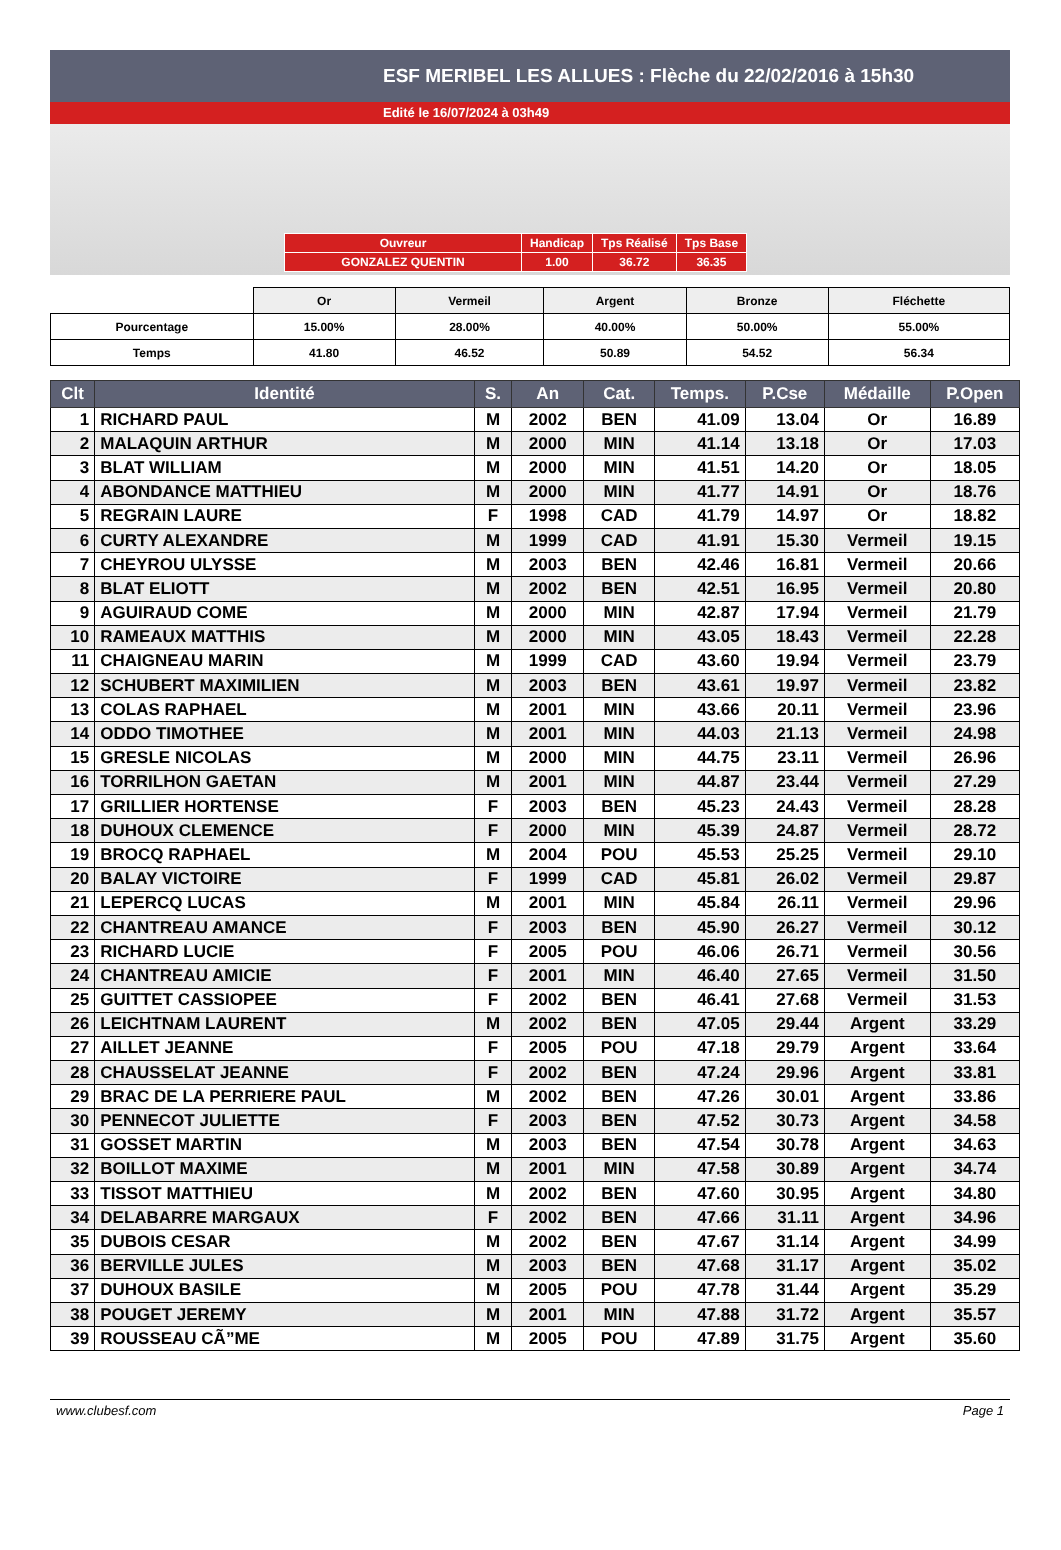ESF MERIBEL LES ALLUES : Flèche du 22/02/2016 à 15h30
Edité le 16/07/2024 à 03h49
| Ouvreur | Handicap | Tps Réalisé | Tps Base |
| GONZALEZ QUENTIN | 1.00 | 36.72 | 36.35 |
| | Or | Vermeil | Argent | Bronze | Fléchette |
| Pourcentage | 15.00% | 28.00% | 40.00% | 50.00% | 55.00% |
| Temps | 41.80 | 46.52 | 50.89 | 54.52 | 56.34 |
| Clt | Identité | S. | An | Cat. | Temps. | P.Cse | Médaille | P.Open |
| --- | --- | --- | --- | --- | --- | --- | --- | --- |
| 1 | RICHARD PAUL | M | 2002 | BEN | 41.09 | 13.04 | Or | 16.89 |
| 2 | MALAQUIN ARTHUR | M | 2000 | MIN | 41.14 | 13.18 | Or | 17.03 |
| 3 | BLAT WILLIAM | M | 2000 | MIN | 41.51 | 14.20 | Or | 18.05 |
| 4 | ABONDANCE MATTHIEU | M | 2000 | MIN | 41.77 | 14.91 | Or | 18.76 |
| 5 | REGRAIN LAURE | F | 1998 | CAD | 41.79 | 14.97 | Or | 18.82 |
| 6 | CURTY ALEXANDRE | M | 1999 | CAD | 41.91 | 15.30 | Vermeil | 19.15 |
| 7 | CHEYROU ULYSSE | M | 2003 | BEN | 42.46 | 16.81 | Vermeil | 20.66 |
| 8 | BLAT ELIOTT | M | 2002 | BEN | 42.51 | 16.95 | Vermeil | 20.80 |
| 9 | AGUIRAUD COME | M | 2000 | MIN | 42.87 | 17.94 | Vermeil | 21.79 |
| 10 | RAMEAUX MATTHIS | M | 2000 | MIN | 43.05 | 18.43 | Vermeil | 22.28 |
| 11 | CHAIGNEAU MARIN | M | 1999 | CAD | 43.60 | 19.94 | Vermeil | 23.79 |
| 12 | SCHUBERT MAXIMILIEN | M | 2003 | BEN | 43.61 | 19.97 | Vermeil | 23.82 |
| 13 | COLAS RAPHAEL | M | 2001 | MIN | 43.66 | 20.11 | Vermeil | 23.96 |
| 14 | ODDO TIMOTHEE | M | 2001 | MIN | 44.03 | 21.13 | Vermeil | 24.98 |
| 15 | GRESLE NICOLAS | M | 2000 | MIN | 44.75 | 23.11 | Vermeil | 26.96 |
| 16 | TORRILHON GAETAN | M | 2001 | MIN | 44.87 | 23.44 | Vermeil | 27.29 |
| 17 | GRILLIER HORTENSE | F | 2003 | BEN | 45.23 | 24.43 | Vermeil | 28.28 |
| 18 | DUHOUX CLEMENCE | F | 2000 | MIN | 45.39 | 24.87 | Vermeil | 28.72 |
| 19 | BROCQ RAPHAEL | M | 2004 | POU | 45.53 | 25.25 | Vermeil | 29.10 |
| 20 | BALAY VICTOIRE | F | 1999 | CAD | 45.81 | 26.02 | Vermeil | 29.87 |
| 21 | LEPERCQ LUCAS | M | 2001 | MIN | 45.84 | 26.11 | Vermeil | 29.96 |
| 22 | CHANTREAU AMANCE | F | 2003 | BEN | 45.90 | 26.27 | Vermeil | 30.12 |
| 23 | RICHARD LUCIE | F | 2005 | POU | 46.06 | 26.71 | Vermeil | 30.56 |
| 24 | CHANTREAU AMICIE | F | 2001 | MIN | 46.40 | 27.65 | Vermeil | 31.50 |
| 25 | GUITTET CASSIOPEE | F | 2002 | BEN | 46.41 | 27.68 | Vermeil | 31.53 |
| 26 | LEICHTNAM LAURENT | M | 2002 | BEN | 47.05 | 29.44 | Argent | 33.29 |
| 27 | AILLET JEANNE | F | 2005 | POU | 47.18 | 29.79 | Argent | 33.64 |
| 28 | CHAUSSELAT JEANNE | F | 2002 | BEN | 47.24 | 29.96 | Argent | 33.81 |
| 29 | BRAC DE LA PERRIERE PAUL | M | 2002 | BEN | 47.26 | 30.01 | Argent | 33.86 |
| 30 | PENNECOT JULIETTE | F | 2003 | BEN | 47.52 | 30.73 | Argent | 34.58 |
| 31 | GOSSET MARTIN | M | 2003 | BEN | 47.54 | 30.78 | Argent | 34.63 |
| 32 | BOILLOT MAXIME | M | 2001 | MIN | 47.58 | 30.89 | Argent | 34.74 |
| 33 | TISSOT MATTHIEU | M | 2002 | BEN | 47.60 | 30.95 | Argent | 34.80 |
| 34 | DELABARRE MARGAUX | F | 2002 | BEN | 47.66 | 31.11 | Argent | 34.96 |
| 35 | DUBOIS CESAR | M | 2002 | BEN | 47.67 | 31.14 | Argent | 34.99 |
| 36 | BERVILLE JULES | M | 2003 | BEN | 47.68 | 31.17 | Argent | 35.02 |
| 37 | DUHOUX BASILE | M | 2005 | POU | 47.78 | 31.44 | Argent | 35.29 |
| 38 | POUGET JEREMY | M | 2001 | MIN | 47.88 | 31.72 | Argent | 35.57 |
| 39 | ROUSSEAU CÃ”ME | M | 2005 | POU | 47.89 | 31.75 | Argent | 35.60 |
www.clubesf.com Page 1